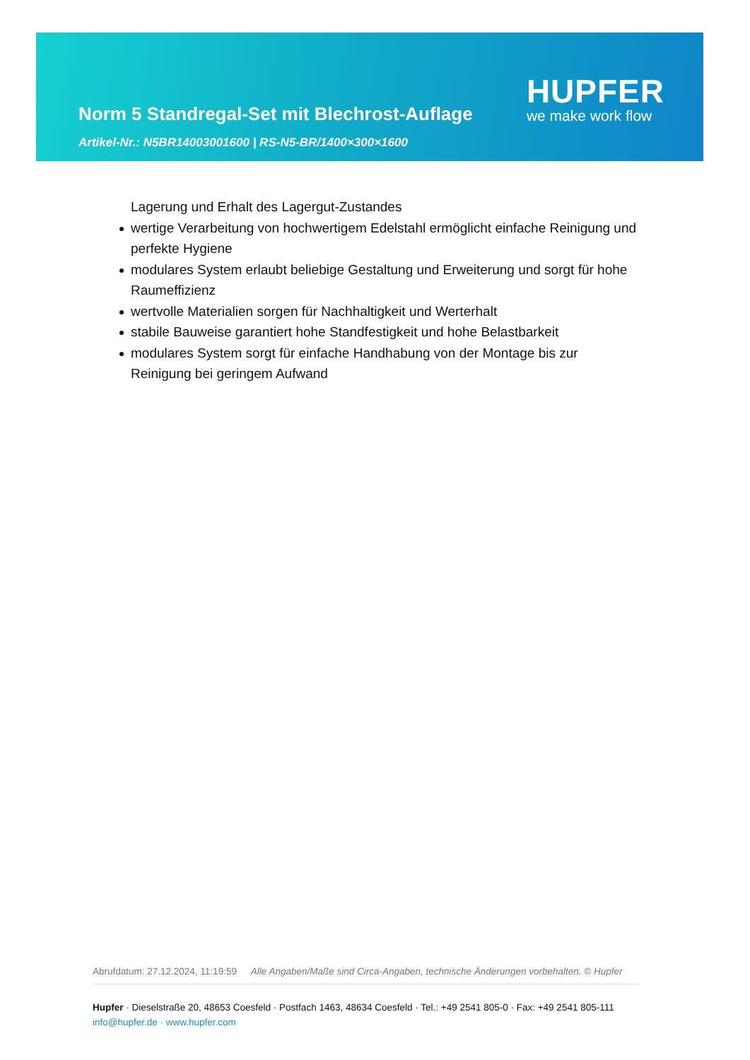Norm 5 Standregal-Set mit Blechrost-Auflage
HUPFER
we make work flow
Artikel-Nr.: N5BR14003001600 | RS-N5-BR/1400×300×1600
Lagerung und Erhalt des Lagergut-Zustandes
wertige Verarbeitung von hochwertigem Edelstahl ermöglicht einfache Reinigung und perfekte Hygiene
modulares System erlaubt beliebige Gestaltung und Erweiterung und sorgt für hohe Raumeffizienz
wertvolle Materialien sorgen für Nachhaltigkeit und Werterhalt
stabile Bauweise garantiert hohe Standfestigkeit und hohe Belastbarkeit
modulares System sorgt für einfache Handhabung von der Montage bis zur Reinigung bei geringem Aufwand
Abrufdatum: 27.12.2024, 11:19:59 Alle Angaben/Maße sind Circa-Angaben, technische Änderungen vorbehalten. © Hupfer
Hupfer · Dieselstraße 20, 48653 Coesfeld · Postfach 1463, 48634 Coesfeld · Tel.: +49 2541 805-0 · Fax: +49 2541 805-111
info@hupfer.de · www.hupfer.com